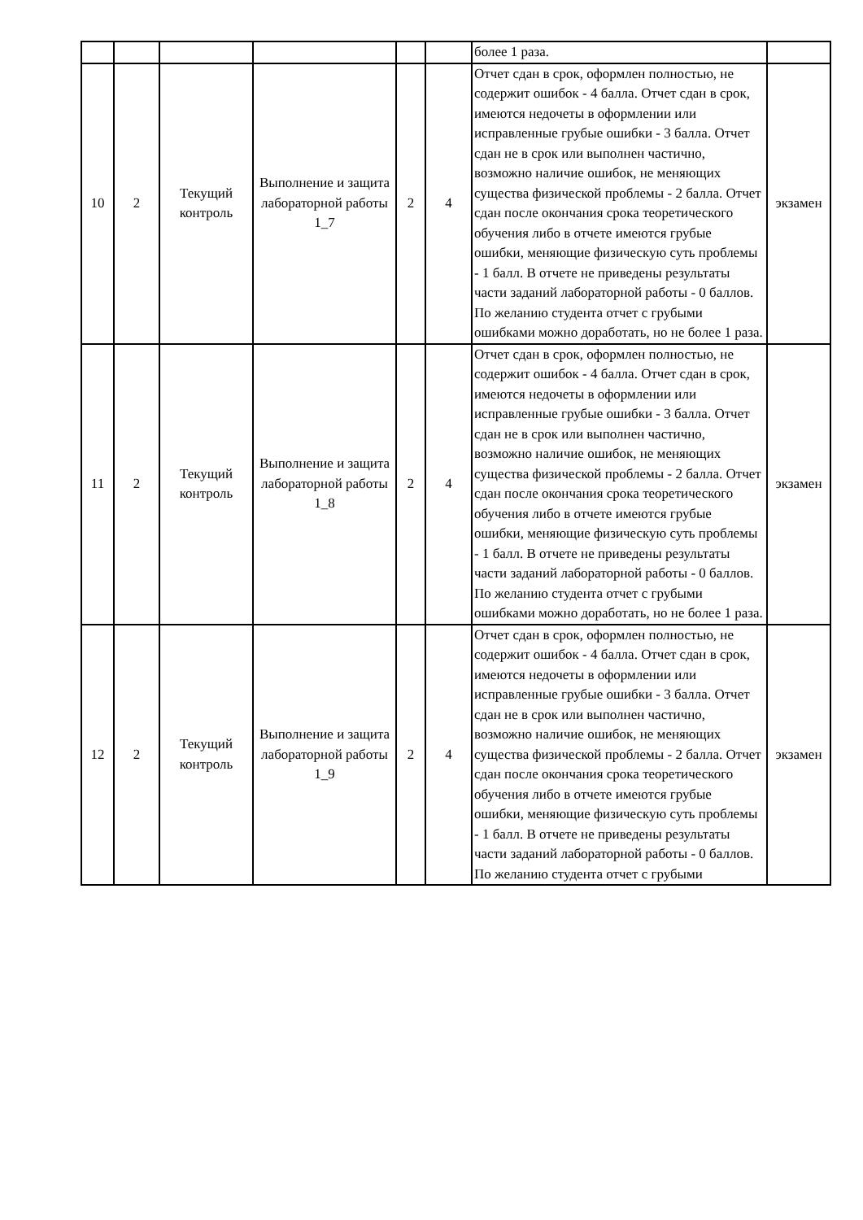| | | | | | | более 1 раза. | |
| 10 | 2 | Текущий контроль | Выполнение и защита лабораторной работы 1_7 | 2 | 4 | Отчет сдан в срок, оформлен полностью, не содержит ошибок - 4 балла. Отчет сдан в срок, имеются недочеты в оформлении или исправленные грубые ошибки - 3 балла. Отчет сдан не в срок или выполнен частично, возможно наличие ошибок, не меняющих существа физической проблемы - 2 балла. Отчет сдан после окончания срока теоретического обучения либо в отчете имеются грубые ошибки, меняющие физическую суть проблемы - 1 балл. В отчете не приведены результаты части заданий лабораторной работы - 0 баллов. По желанию студента отчет с грубыми ошибками можно доработать, но не более 1 раза. | экзамен |
| 11 | 2 | Текущий контроль | Выполнение и защита лабораторной работы 1_8 | 2 | 4 | Отчет сдан в срок, оформлен полностью, не содержит ошибок - 4 балла. Отчет сдан в срок, имеются недочеты в оформлении или исправленные грубые ошибки - 3 балла. Отчет сдан не в срок или выполнен частично, возможно наличие ошибок, не меняющих существа физической проблемы - 2 балла. Отчет сдан после окончания срока теоретического обучения либо в отчете имеются грубые ошибки, меняющие физическую суть проблемы - 1 балл. В отчете не приведены результаты части заданий лабораторной работы - 0 баллов. По желанию студента отчет с грубыми ошибками можно доработать, но не более 1 раза. | экзамен |
| 12 | 2 | Текущий контроль | Выполнение и защита лабораторной работы 1_9 | 2 | 4 | Отчет сдан в срок, оформлен полностью, не содержит ошибок - 4 балла. Отчет сдан в срок, имеются недочеты в оформлении или исправленные грубые ошибки - 3 балла. Отчет сдан не в срок или выполнен частично, возможно наличие ошибок, не меняющих существа физической проблемы - 2 балла. Отчет сдан после окончания срока теоретического обучения либо в отчете имеются грубые ошибки, меняющие физическую суть проблемы - 1 балл. В отчете не приведены результаты части заданий лабораторной работы - 0 баллов. По желанию студента отчет с грубыми | экзамен |